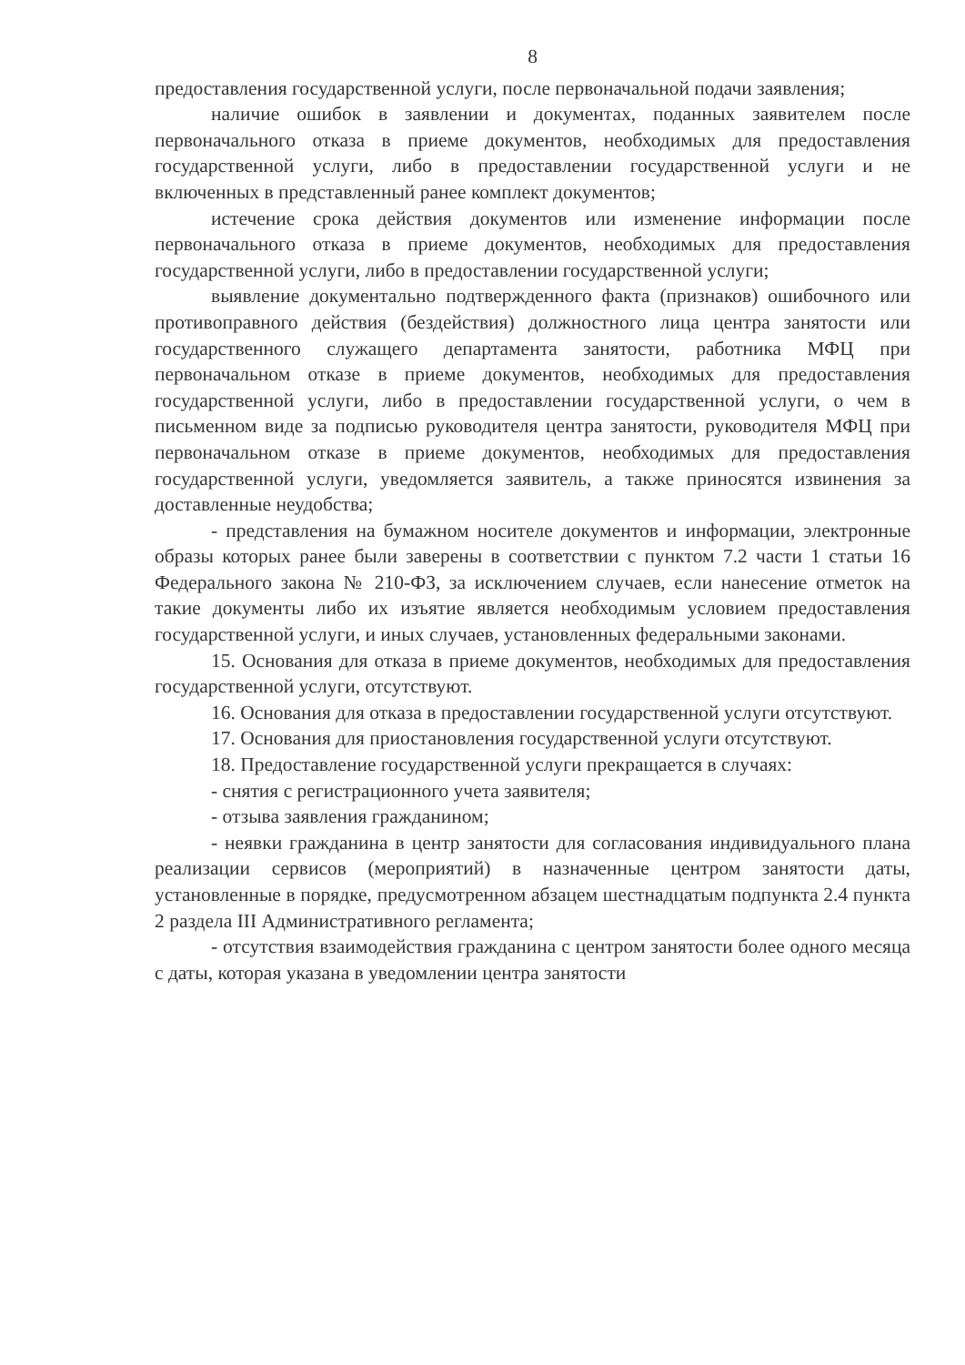8
предоставления государственной услуги, после первоначальной подачи заявления;
наличие ошибок в заявлении и документах, поданных заявителем после первоначального отказа в приеме документов, необходимых для предоставления государственной услуги, либо в предоставлении государственной услуги и не включенных в представленный ранее комплект документов;
истечение срока действия документов или изменение информации после первоначального отказа в приеме документов, необходимых для предоставления государственной услуги, либо в предоставлении государственной услуги;
выявление документально подтвержденного факта (признаков) ошибочного или противоправного действия (бездействия) должностного лица центра занятости или государственного служащего департамента занятости, работника МФЦ при первоначальном отказе в приеме документов, необходимых для предоставления государственной услуги, либо в предоставлении государственной услуги, о чем в письменном виде за подписью руководителя центра занятости, руководителя МФЦ при первоначальном отказе в приеме документов, необходимых для предоставления государственной услуги, уведомляется заявитель, а также приносятся извинения за доставленные неудобства;
- представления на бумажном носителе документов и информации, электронные образы которых ранее были заверены в соответствии с пунктом 7.2 части 1 статьи 16 Федерального закона № 210-ФЗ, за исключением случаев, если нанесение отметок на такие документы либо их изъятие является необходимым условием предоставления государственной услуги, и иных случаев, установленных федеральными законами.
15. Основания для отказа в приеме документов, необходимых для предоставления государственной услуги, отсутствуют.
16. Основания для отказа в предоставлении государственной услуги отсутствуют.
17. Основания для приостановления государственной услуги отсутствуют.
18. Предоставление государственной услуги прекращается в случаях:
- снятия с регистрационного учета заявителя;
- отзыва заявления гражданином;
- неявки гражданина в центр занятости для согласования индивидуального плана реализации сервисов (мероприятий) в назначенные центром занятости даты, установленные в порядке, предусмотренном абзацем шестнадцатым подпункта 2.4 пункта 2 раздела III Административного регламента;
- отсутствия взаимодействия гражданина с центром занятости более одного месяца с даты, которая указана в уведомлении центра занятости